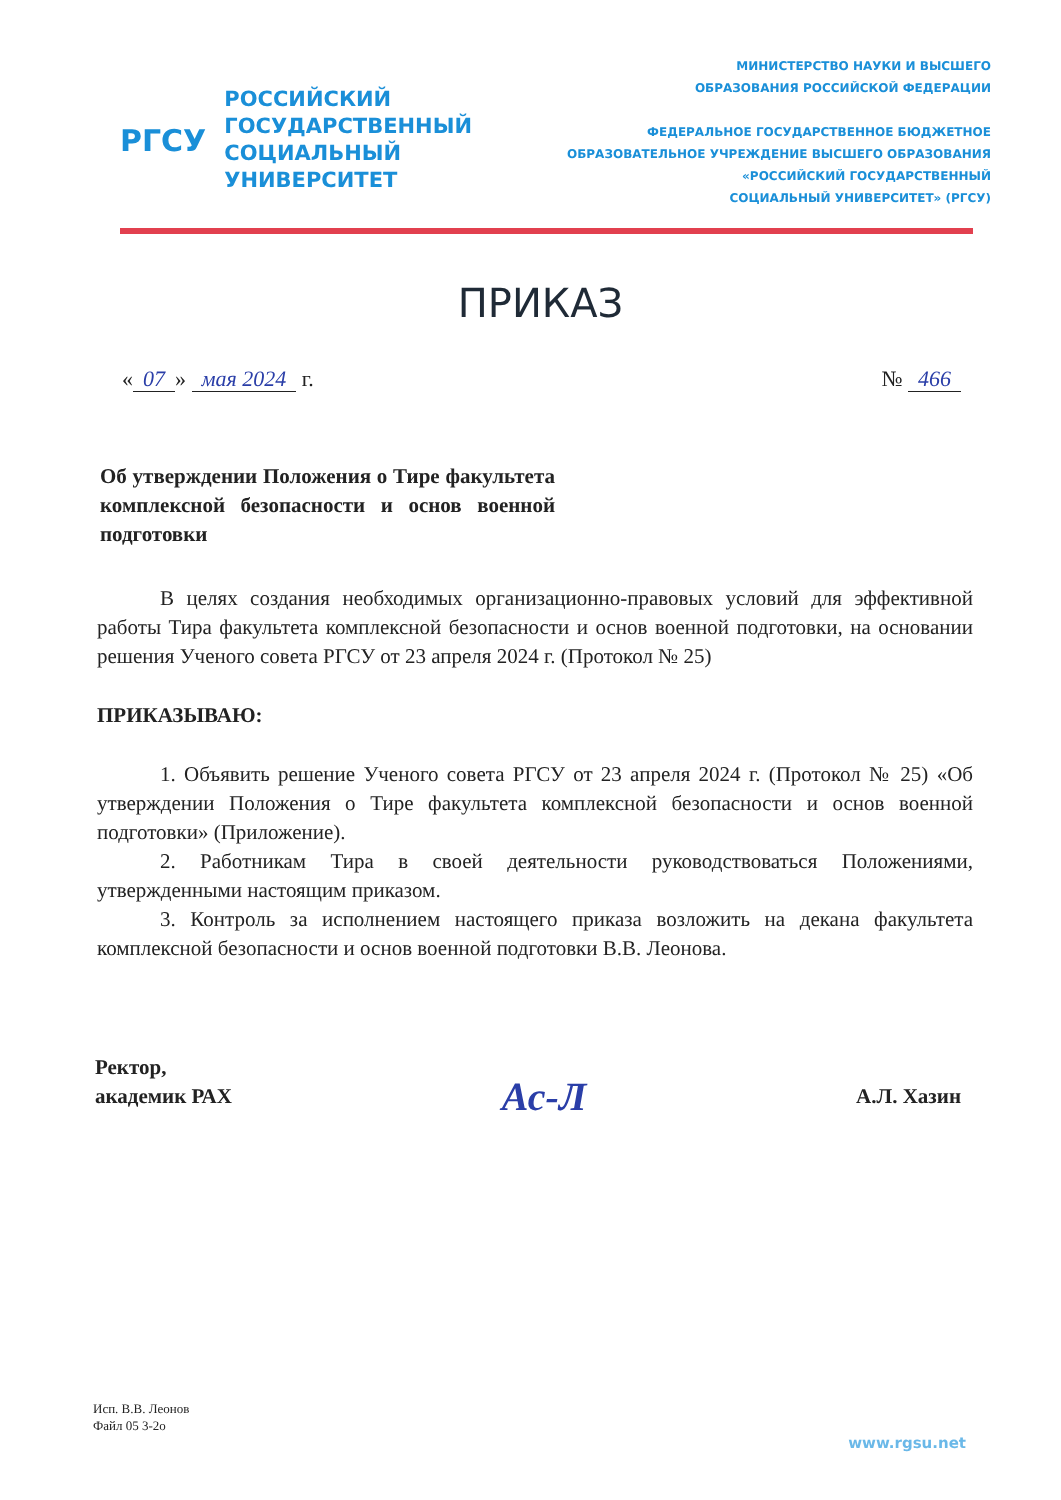РГСУ
РОССИЙСКИЙ
ГОСУДАРСТВЕННЫЙ
СОЦИАЛЬНЫЙ
УНИВЕРСИТЕТ
МИНИСТЕРСТВО НАУКИ И ВЫСШЕГО
ОБРАЗОВАНИЯ РОССИЙСКОЙ ФЕДЕРАЦИИ
ФЕДЕРАЛЬНОЕ ГОСУДАРСТВЕННОЕ БЮДЖЕТНОЕ
ОБРАЗОВАТЕЛЬНОЕ УЧРЕЖДЕНИЕ ВЫСШЕГО ОБРАЗОВАНИЯ
«РОССИЙСКИЙ ГОСУДАРСТВЕННЫЙ
СОЦИАЛЬНЫЙ УНИВЕРСИТЕТ» (РГСУ)
ПРИКАЗ
« 07 » мая 2024 г. № 466
Об утверждении Положения о Тире факультета комплексной безопасности и основ военной подготовки
В целях создания необходимых организационно-правовых условий для эффективной работы Тира факультета комплексной безопасности и основ военной подготовки, на основании решения Ученого совета РГСУ от 23 апреля 2024 г. (Протокол № 25)
ПРИКАЗЫВАЮ:
1. Объявить решение Ученого совета РГСУ от 23 апреля 2024 г. (Протокол № 25) «Об утверждении Положения о Тире факультета комплексной безопасности и основ военной подготовки» (Приложение).
2. Работникам Тира в своей деятельности руководствоваться Положениями, утвержденными настоящим приказом.
3. Контроль за исполнением настоящего приказа возложить на декана факультета комплексной безопасности и основ военной подготовки В.В. Леонова.
Ректор,
академик РАХ
Ас-Л
А.Л. Хазин
Исп. В.В. Леонов
Файл 05 3-2о
www.rgsu.net